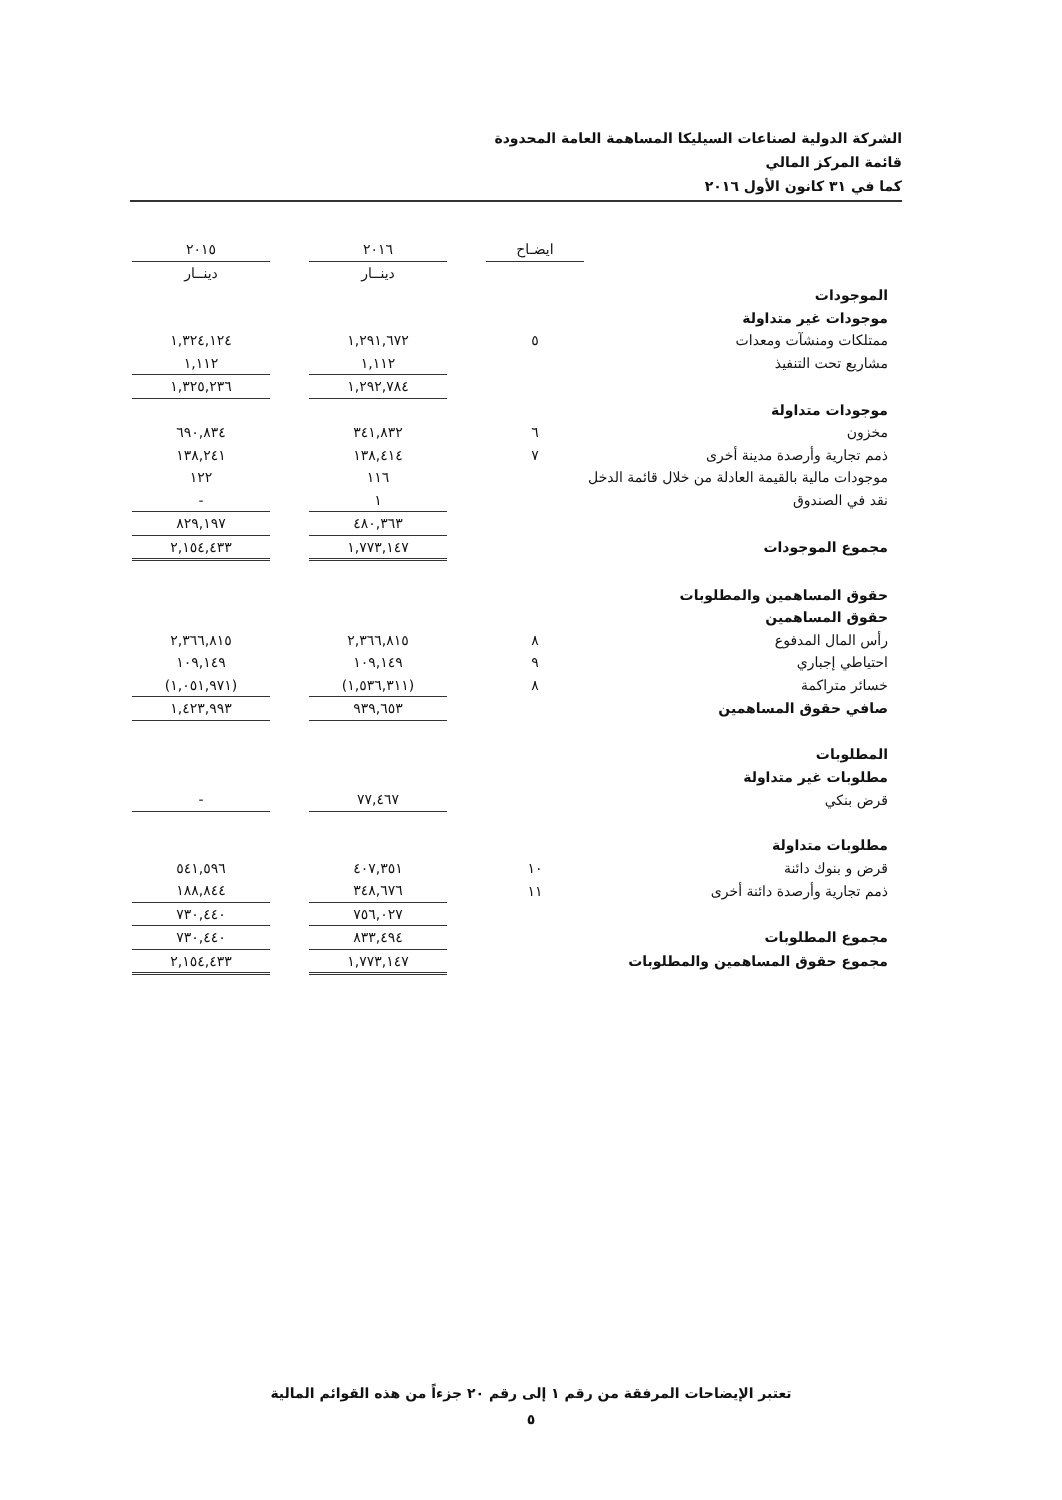الشركة الدولية لصناعات السيليكا المساهمة العامة المحدودة
قائمة المركز المالي
كما في ٣١ كانون الأول ٢٠١٦
| | ايضـاح | | ٢٠١٦ | | ٢٠١٥ |
| --- | --- | --- | --- | --- | --- |
| | | | دينــار | | دينــار |
| الموجودات | | | | | |
| موجودات غير متداولة | | | | | |
| ممتلكات ومنشآت ومعدات | ٥ | | ١,٢٩١,٦٧٢ | | ١,٣٢٤,١٢٤ |
| مشاريع تحت التنفيذ | | | ١,١١٢ | | ١,١١٢ |
| | | | ١,٢٩٢,٧٨٤ | | ١,٣٢٥,٢٣٦ |
| موجودات متداولة | | | | | |
| مخزون | ٦ | | ٣٤١,٨٣٢ | | ٦٩٠,٨٣٤ |
| ذمم تجارية وأرصدة مدينة أخرى | ٧ | | ١٣٨,٤١٤ | | ١٣٨,٢٤١ |
| موجودات مالية بالقيمة العادلة من خلال قائمة الدخل | | | ١١٦ | | ١٢٢ |
| نقد في الصندوق | | | ١ | | - |
| | | | ٤٨٠,٣٦٣ | | ٨٢٩,١٩٧ |
| مجموع الموجودات | | | ١,٧٧٣,١٤٧ | | ٢,١٥٤,٤٣٣ |
| حقوق المساهمين والمطلوبات | | | | | |
| حقوق المساهمين | | | | | |
| رأس المال المدفوع | ٨ | | ٢,٣٦٦,٨١٥ | | ٢,٣٦٦,٨١٥ |
| احتياطي إجباري | ٩ | | ١٠٩,١٤٩ | | ١٠٩,١٤٩ |
| خسائر متراكمة | ٨ | | (١,٥٣٦,٣١١) | | (١,٠٥١,٩٧١) |
| صافي حقوق المساهمين | | | ٩٣٩,٦٥٣ | | ١,٤٢٣,٩٩٣ |
| المطلوبات | | | | | |
| مطلوبات غير متداولة | | | | | |
| قرض بنكي | | | ٧٧,٤٦٧ | | - |
| مطلوبات متداولة | | | | | |
| قرض و بنوك دائنة | ١٠ | | ٤٠٧,٣٥١ | | ٥٤١,٥٩٦ |
| ذمم تجارية وأرصدة دائنة أخرى | ١١ | | ٣٤٨,٦٧٦ | | ١٨٨,٨٤٤ |
| | | | ٧٥٦,٠٢٧ | | ٧٣٠,٤٤٠ |
| مجموع المطلوبات | | | ٨٣٣,٤٩٤ | | ٧٣٠,٤٤٠ |
| مجموع حقوق المساهمين والمطلوبات | | | ١,٧٧٣,١٤٧ | | ٢,١٥٤,٤٣٣ |
تعتبر الإيضاحات المرفقة من رقم ١ إلى رقم ٢٠ جزءاً من هذه القوائم المالية
٥